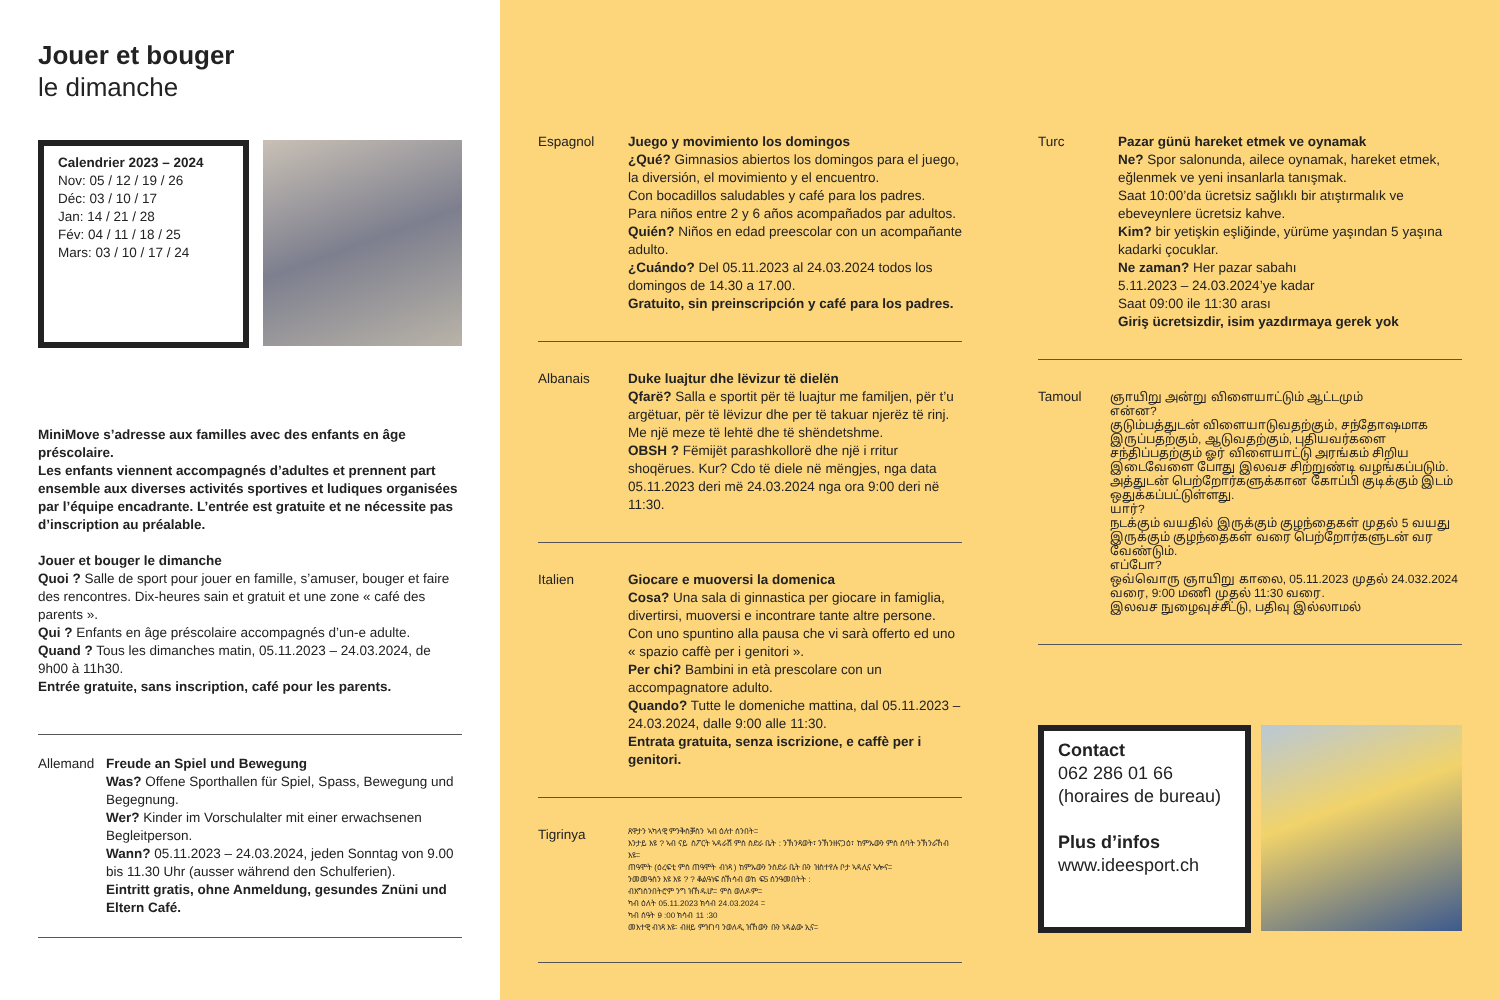Jouer et bouger
le dimanche
Calendrier 2023 – 2024
Nov: 05 / 12 / 19 / 26
Déc: 03 / 10 / 17
Jan: 14 / 21 / 28
Fév: 04 / 11 / 18 / 25
Mars: 03 / 10 / 17 / 24
MiniMove s’adresse aux familles avec des enfants en âge préscolaire.
Les enfants viennent accompagnés d’adultes et prennent part ensemble aux diverses activités sportives et ludiques organisées par l’équipe encadrante. L’entrée est gratuite et ne nécessite pas d’inscription au préalable.
Jouer et bouger le dimanche
Quoi ? Salle de sport pour jouer en famille, s’amuser, bouger et faire des rencontres. Dix-heures sain et gratuit et une zone « café des parents ».
Qui ? Enfants en âge préscolaire accompagnés d’un-e adulte.
Quand ? Tous les dimanches matin, 05.11.2023 – 24.03.2024, de 9h00 à 11h30.
Entrée gratuite, sans inscription, café pour les parents.
Allemand Freude an Spiel und Bewegung
Was? Offene Sporthallen für Spiel, Spass, Bewegung und Begegnung.
Wer? Kinder im Vorschulalter mit einer erwachsenen Begleitperson.
Wann? 05.11.2023 – 24.03.2024, jeden Sonntag von 9.00 bis 11.30 Uhr (ausser während den Schulferien).
Eintritt gratis, ohne Anmeldung, gesundes Znüni und Eltern Café.
Espagnol Juego y movimiento los domingos
¿Qué? Gimnasios abiertos los domingos para el juego, la diversión, el movimiento y el encuentro.
Con bocadillos saludables y café para los padres.
Para niños entre 2 y 6 años acompañados par adultos.
Quién? Niños en edad preescolar con un acompañante adulto.
¿Cuándo? Del 05.11.2023 al 24.03.2024 todos los domingos de 14.30 a 17.00.
Gratuito, sin preinscripción y café para los padres.
Albanais Duke luajtur dhe lëvizur të dielën
Qfarë? Salla e sportit për të luajtur me familjen, për t’u argëtuar, për të lëvizur dhe per të takuar njerëz të rinj. Me një meze të lehtë dhe të shëndetshme.
OBSH ? Fëmijët parashkollorë dhe një i rritur shoqërues. Kur? Cdo të diele në mëngjes, nga data 05.11.2023 deri më 24.03.2024 nga ora 9:00 deri në 11:30.
Italien Giocare e muoversi la domenica
Cosa? Una sala di ginnastica per giocare in famiglia, divertirsi, muoversi e incontrare tante altre persone. Con uno spuntino alla pausa che vi sarà offerto ed uno « spazio caffè per i genitori ».
Per chi? Bambini in età prescolare con un accompagnatore adulto.
Quando? Tutte le domeniche mattina, dal 05.11.2023 – 24.03.2024, dalle 9:00 alle 11:30.
Entrata gratuita, senza iscrizione, e caffè per i genitori.
Tigrinya
ጸዋታን ኣካላዊ ምንቅስቓስን ኣብ ዕለተ ሰንበት።
እንታይ እዩ ? ኣብ ናይ ስፖርት ኣዳራሽ ምስ ስድራ ቤት : ንኽንጻወት፣ ንኽንዘናጋዕ፣ ከምኡውን ምስ ሰባት ንኽንራኸብ እዩ።
ጠዓሞት (ዕረፍቲ ምስ ጠዓሞት ብነጻ ) ከምኡውን ንስድራ ቤት ቡን ዝስተየሉ ቦታ ኣዳሊና ኣሎና።
ንመመዓስን እዩ እዩ ? ? ቆልዓነፍ ስኽሳብ ወከ ፍ5 ሰንዓመበትት :
ብእግስንበትሮም ንግ ዝኸዱሆ። ምስ ወለዶም።
ካብ ዕለት 05.11.2023 ክሳብ 24.03.2024 ።
ካብ ሰዓት 9 :00 ክሳብ 11 :30
መእተዊ ብነጻ እዩ፡ ብዘይ ምዝገባ ንወለዲ ዝኸውን ቡን ነዳልው ኢና።
Turc Pazar günü hareket etmek ve oynamak
Ne? Spor salonunda, ailece oynamak, hareket etmek, eğlenmek ve yeni insanlarla tanışmak.
Saat 10:00’da ücretsiz sağlıklı bir atıştırmalık ve ebeveynlere ücretsiz kahve.
Kim? bir yetişkin eşliğinde, yürüme yaşından 5 yaşına kadarki çocuklar.
Ne zaman? Her pazar sabahı
5.11.2023 – 24.03.2024’ye kadar
Saat 09:00 ile 11:30 arası
Giriş ücretsizdir, isim yazdırmaya gerek yok
Tamoul ஞாயிறு அன்று விளையாட்டும் ஆட்டமும்
என்ன?
குடும்பத்துடன் விளையாடுவதற்கும், சந்தோஷமாக இருப்பதற்கும், ஆடுவதற்கும், புதியவர்களை சந்திப்பதற்கும் ஓர் விளையாட்டு அரங்கம் சிறிய இடைவேளை போது இலவச சிற்றுண்டி வழங்கப்படும். அத்துடன் பெற்றோர்களுக்கான கோப்பி குடிக்கும் இடம் ஒதுக்கப்பட்டுள்ளது.
யார்?
நடக்கும் வயதில் இருக்கும் குழந்தைகள் முதல் 5 வயது இருக்கும் குழந்தைகள் வரை பெற்றோர்களுடன் வர வேண்டும்.
எப்போ?
ஒவ்வொரு ஞாயிறு காலை, 05.11.2023 முதல் 24.032.2024 வரை, 9:00 மணி முதல் 11:30 வரை.
இலவச நுழைவுச்சீட்டு, பதிவு இல்லாமல்
Contact
062 286 01 66
(horaires de bureau)
Plus d’infos
www.ideesport.ch